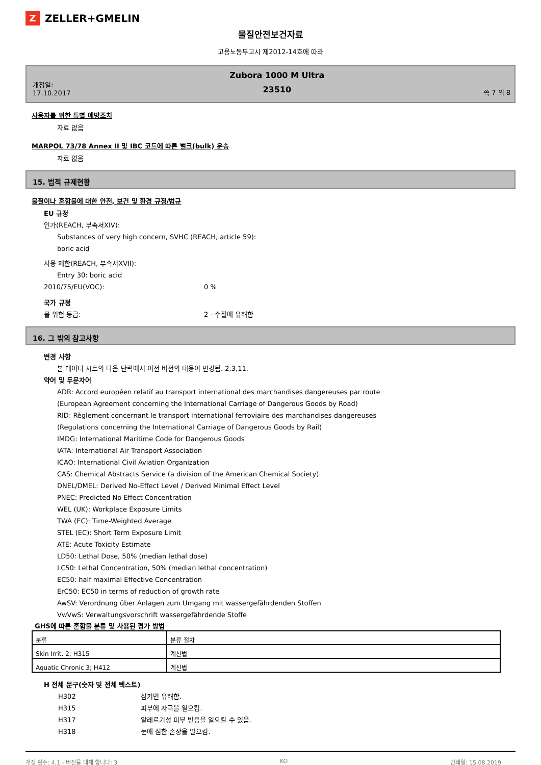Z
ZELLER+GMELIN
물질안전보건자료
고용노동부고시 제2012-14호에 따라
개정일:
17.10.2017
Zubora 1000 M Ultra
23510
쪽 7 의 8
사용자를 위한 특별 예방조치
자료 없음
MARPOL 73/78 Annex II 및 IBC 코드에 따른 벌크(bulk) 운송
자료 없음
15. 법적 규제현황
물질이나 혼합물에 대한 안전, 보건 및 환경 규정/법규
EU 규정
인가(REACH, 부속서XIV):
Substances of very high concern, SVHC (REACH, article 59):
boric acid
사용 제한(REACH, 부속서XVII):
Entry 30: boric acid
2010/75/EU(VOC): 0 %
국가 규정
물 위험 등급: 2 - 수질에 유해함
16. 그 밖의 참고사항
변경 사항
본 데이터 시트의 다음 단락에서 이전 버전의 내용이 변경됨. 2,3,11.
약어 및 두문자어
ADR: Accord européen relatif au transport international des marchandises dangereuses par route
(European Agreement concerning the International Carriage of Dangerous Goods by Road)
RID: Règlement concernant le transport international ferroviaire des marchandises dangereuses
(Regulations concerning the International Carriage of Dangerous Goods by Rail)
IMDG: International Maritime Code for Dangerous Goods
IATA: International Air Transport Association
ICAO: International Civil Aviation Organization
CAS: Chemical Abstracts Service (a division of the American Chemical Society)
DNEL/DMEL: Derived No-Effect Level / Derived Minimal Effect Level
PNEC: Predicted No Effect Concentration
WEL (UK): Workplace Exposure Limits
TWA (EC): Time-Weighted Average
STEL (EC): Short Term Exposure Limit
ATE: Acute Toxicity Estimate
LD50: Lethal Dose, 50% (median lethal dose)
LC50: Lethal Concentration, 50% (median lethal concentration)
EC50: half maximal Effective Concentration
ErC50: EC50 in terms of reduction of growth rate
AwSV: Verordnung über Anlagen zum Umgang mit wassergefährdenden Stoffen
VwVwS: Verwaltungsvorschrift wassergefährdende Stoffe
GHS에 따른 혼합물 분류 및 사용된 평가 방법
| 분류 | 분류 절차 |
| Skin Irrit. 2; H315 | 계산법 |
| Aquatic Chronic 3; H412 | 계산법 |
H 전체 문구(숫자 및 전체 텍스트)
H302 삼키면 유해함.
H315 피부에 자극을 일으킴.
H317 알레르기성 피부 반응을 일으킬 수 있음.
H318 눈에 심한 손상을 일으킴.
개정 횟수: 4,1 - 버전을 대체 합니다: 3 KO 인쇄일: 15.08.2019